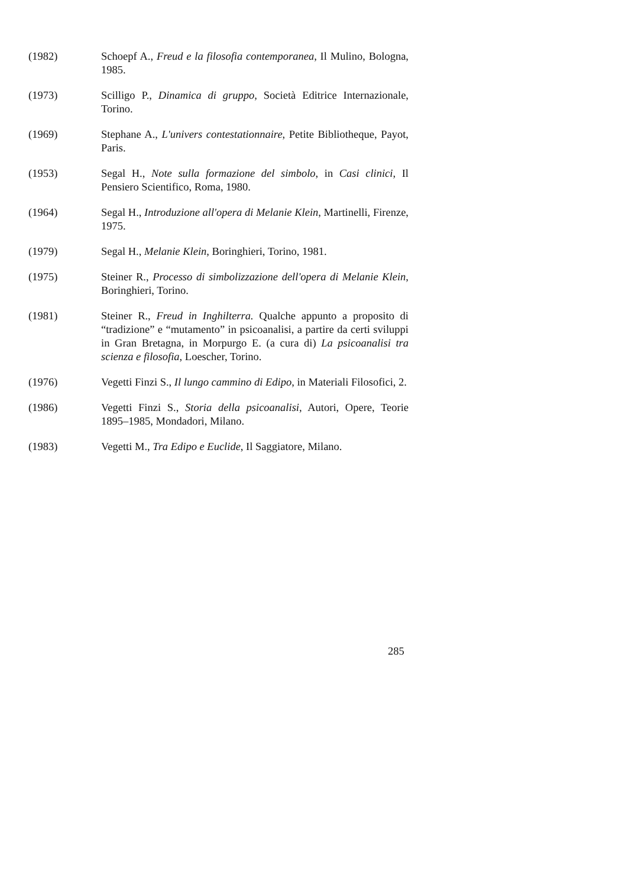(1982) Schoepf A., Freud e la filosofia contemporanea, Il Mulino, Bologna, 1985.
(1973) Scilligo P., Dinamica di gruppo, Società Editrice Internazionale, Torino.
(1969) Stephane A., L'univers contestationnaire, Petite Bibliotheque, Payot, Paris.
(1953) Segal H., Note sulla formazione del simbolo, in Casi clinici, Il Pensiero Scientifico, Roma, 1980.
(1964) Segal H., Introduzione all'opera di Melanie Klein, Martinelli, Firenze, 1975.
(1979) Segal H., Melanie Klein, Boringhieri, Torino, 1981.
(1975) Steiner R., Processo di simbolizzazione dell'opera di Melanie Klein, Boringhieri, Torino.
(1981) Steiner R., Freud in Inghilterra. Qualche appunto a proposito di “tradizione” e “mutamento” in psicoanalisi, a partire da certi sviluppi in Gran Bretagna, in Morpurgo E. (a cura di) La psicoanalisi tra scienza e filosofia, Loescher, Torino.
(1976) Vegetti Finzi S., Il lungo cammino di Edipo, in Materiali Filosofici, 2.
(1986) Vegetti Finzi S., Storia della psicoanalisi, Autori, Opere, Teorie 1895–1985, Mondadori, Milano.
(1983) Vegetti M., Tra Edipo e Euclide, Il Saggiatore, Milano.
285